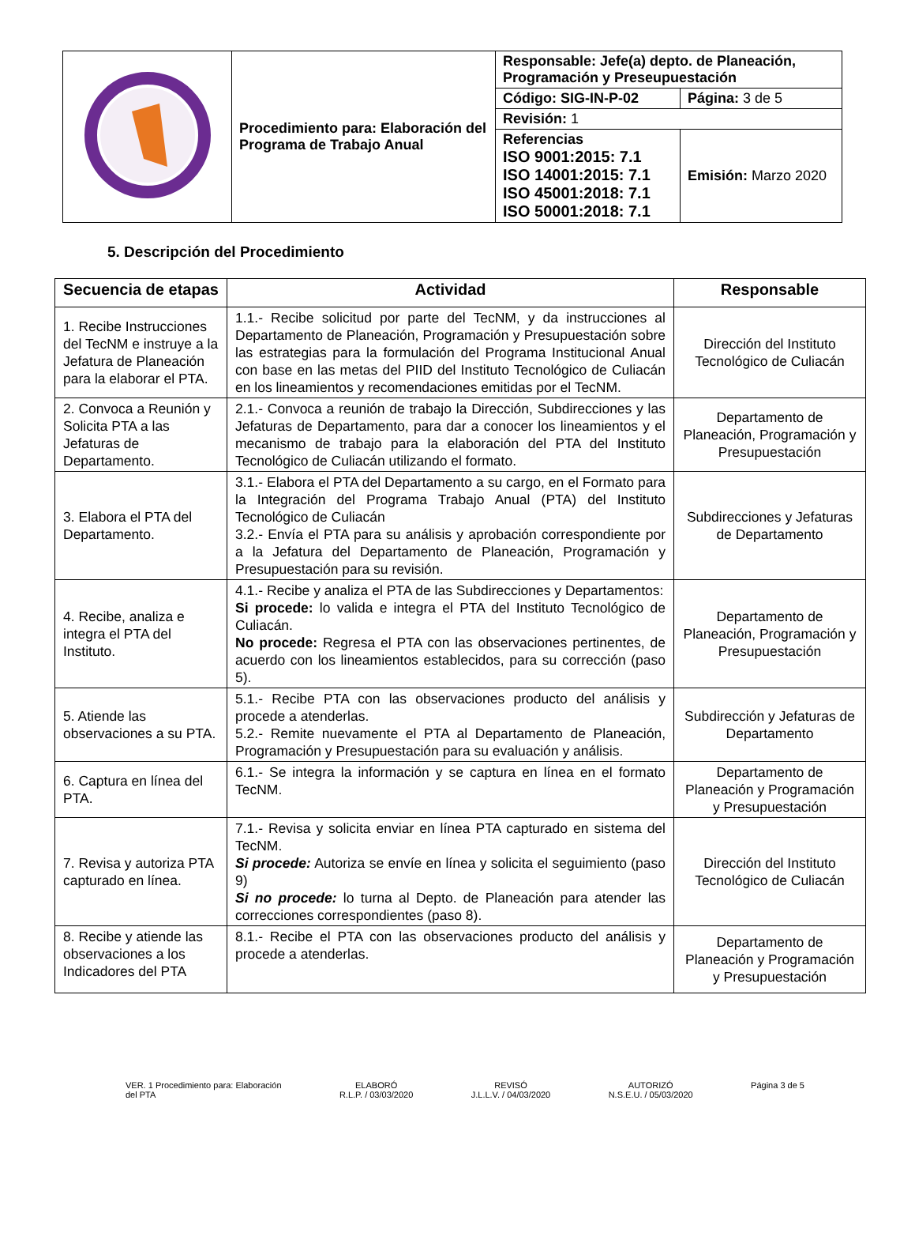| | Procedimiento para: Elaboración del Programa de Trabajo Anual | Responsable: Jefe(a) depto. de Planeación, Programación y Preseupuestación | |
| | | Código: SIG-IN-P-02 | Página: 3 de 5 |
| | | Revisión: 1 | |
| | | Referencias ISO 9001:2015: 7.1 ISO 14001:2015: 7.1 ISO 45001:2018: 7.1 ISO 50001:2018: 7.1 | Emisión: Marzo 2020 |
5. Descripción del Procedimiento
| Secuencia de etapas | Actividad | Responsable |
| --- | --- | --- |
| 1. Recibe Instrucciones del TecNM e instruye a la Jefatura de Planeación para la elaborar el PTA. | 1.1.- Recibe solicitud por parte del TecNM, y da instrucciones al Departamento de Planeación, Programación y Presupuestación sobre las estrategias para la formulación del Programa Institucional Anual con base en las metas del PIID del Instituto Tecnológico de Culiacán en los lineamientos y recomendaciones emitidas por el TecNM. | Dirección del Instituto Tecnológico de Culiacán |
| 2. Convoca a Reunión y Solicita PTA a las Jefaturas de Departamento. | 2.1.- Convoca a reunión de trabajo la Dirección, Subdirecciones y las Jefaturas de Departamento, para dar a conocer los lineamientos y el mecanismo de trabajo para la elaboración del PTA del Instituto Tecnológico de Culiacán utilizando el formato. | Departamento de Planeación, Programación y Presupuestación |
| 3. Elabora el PTA del Departamento. | 3.1.- Elabora el PTA del Departamento a su cargo, en el Formato para la Integración del Programa Trabajo Anual (PTA) del Instituto Tecnológico de Culiacán 3.2.- Envía el PTA para su análisis y aprobación correspondiente por a la Jefatura del Departamento de Planeación, Programación y Presupuestación para su revisión. | Subdirecciones y Jefaturas de Departamento |
| 4. Recibe, analiza e integra el PTA del Instituto. | 4.1.- Recibe y analiza el PTA de las Subdirecciones y Departamentos: Si procede: lo valida e integra el PTA del Instituto Tecnológico de Culiacán. No procede: Regresa el PTA con las observaciones pertinentes, de acuerdo con los lineamientos establecidos, para su corrección (paso 5). | Departamento de Planeación, Programación y Presupuestación |
| 5. Atiende las observaciones a su PTA. | 5.1.- Recibe PTA con las observaciones producto del análisis y procede a atenderlas. 5.2.- Remite nuevamente el PTA al Departamento de Planeación, Programación y Presupuestación para su evaluación y análisis. | Subdirección y Jefaturas de Departamento |
| 6. Captura en línea del PTA. | 6.1.- Se integra la información y se captura en línea en el formato TecNM. | Departamento de Planeación y Programación y Presupuestación |
| 7. Revisa y autoriza PTA capturado en línea. | 7.1.- Revisa y solicita enviar en línea PTA capturado en sistema del TecNM. Si procede: Autoriza se envíe en línea y solicita el seguimiento (paso 9) Si no procede: lo turna al Depto. de Planeación para atender las correcciones correspondientes (paso 8). | Dirección del Instituto Tecnológico de Culiacán |
| 8. Recibe y atiende las observaciones a los Indicadores del PTA | 8.1.- Recibe el PTA con las observaciones producto del análisis y procede a atenderlas. | Departamento de Planeación y Programación y Presupuestación |
VER. 1 Procedimiento para: Elaboración
del PTA
ELABORÓ
R.L.P. / 03/03/2020
REVISÓ
J.L.L.V. / 04/03/2020
AUTORIZÓ
N.S.E.U. / 05/03/2020
Página 3 de 5